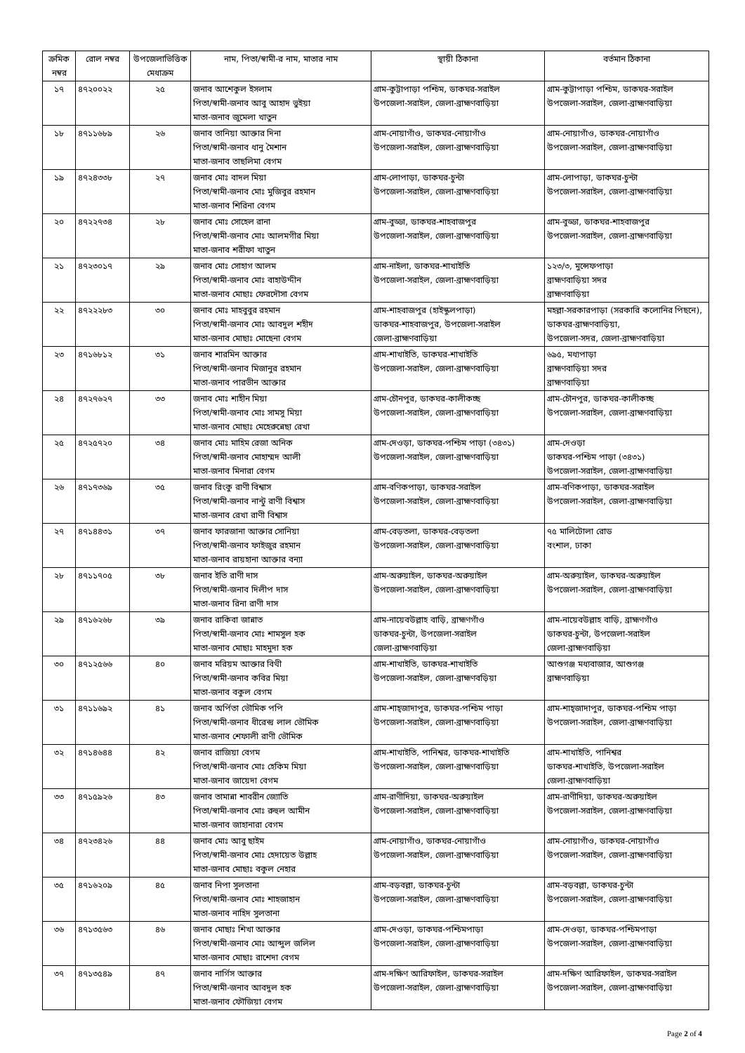| ক্রমিক নম্বর | রোল নম্বর | উপজেলাভিত্তিক মেধাক্রম | নাম, পিতা/স্বামী-র নাম, মাতার নাম | স্থায়ী ঠিকানা | বর্তমান ঠিকানা |
| --- | --- | --- | --- | --- | --- |
| ১৭ | ৪৭২০০২২ | ২৫ | জনাব আশেকুল ইসলাম পিতা/স্বামী-জনাব আবু আহাদ ভুইয়া মাতা-জনাব জুমেলা খাতুন | গ্রাম-কুট্টাপাড়া পশ্চিম, ডাকঘর-সরাইল উপজেলা-সরাইল, জেলা-ব্রাহ্মণবাড়িয়া | গ্রাম-কুট্টাপাড়া পশ্চিম, ডাকঘর-সরাইল উপজেলা-সরাইল, জেলা-ব্রাহ্মণবাড়িয়া |
| ১৮ | ৪৭১১৬৮৯ | ২৬ | জনাব তানিয়া আক্তার দিনা পিতা/স্বামী-জনাব ধানু মৈশান মাতা-জনাব তাছলিমা বেগম | গ্রাম-নোয়াগাঁও, ডাকঘর-নোয়াগাঁও উপজেলা-সরাইল, জেলা-ব্রাহ্মণবাড়িয়া | গ্রাম-নোয়াগাঁও, ডাকঘর-নোয়াগাঁও উপজেলা-সরাইল, জেলা-ব্রাহ্মণবাড়িয়া |
| ১৯ | ৪৭২৪৩৩৮ | ২৭ | জনাব মোঃ বাদল মিয়া পিতা/স্বামী-জনাব মোঃ মুজিবুর রহমান মাতা-জনাব শিরিনা বেগম | গ্রাম-লোপাড়া, ডাকঘর-চুন্টা উপজেলা-সরাইল, জেলা-ব্রাহ্মণবাড়িয়া | গ্রাম-লোপাড়া, ডাকঘর-চুন্টা উপজেলা-সরাইল, জেলা-ব্রাহ্মণবাড়িয়া |
| ২০ | ৪৭২২৭৩৪ | ২৮ | জনাব মোঃ সোহেল রানা পিতা/স্বামী-জনাব মোঃ আলমগীর মিয়া মাতা-জনাব শরীফা খাতুন | গ্রাম-বুড্ডা, ডাকঘর-শাহবাজপুর উপজেলা-সরাইল, জেলা-ব্রাহ্মণবাড়িয়া | গ্রাম-বুড্ডা, ডাকঘর-শাহবাজপুর উপজেলা-সরাইল, জেলা-ব্রাহ্মণবাড়িয়া |
| ২১ | ৪৭২৩০১৭ | ২৯ | জনাব মোঃ সোহাগ আলম পিতা/স্বামী-জনাব মোঃ বাহাউদ্দীন মাতা-জনাব মোছাঃ ফেরদৌসা বেগম | গ্রাম-নাইলা, ডাকঘর-শাখাইতি উপজেলা-সরাইল, জেলা-ব্রাহ্মণবাড়িয়া | ১২৩/৩, মুন্সেফপাড়া ব্রাহ্মণবাড়িয়া সদর ব্রাহ্মণবাড়িয়া |
| ২২ | ৪৭২২২৮৩ | ৩০ | জনাব মোঃ মাহবুবুর রহমান পিতা/স্বামী-জনাব মোঃ আবদুল শহীদ মাতা-জনাব মোছাঃ মোছেনা বেগম | গ্রাম-শাহবাজপুর (হাইস্কুলপাড়া) ডাকঘর-শাহবাজপুর, উপজেলা-সরাইল জেলা-ব্রাহ্মণবাড়িয়া | মহল্লা-সরকারপাড়া (সরকারি কলোনির পিছনে), ডাকঘর-ব্রাহ্মণবাড়িয়া, উপজেলা-সদর, জেলা-ব্রাহ্মণবাড়িয়া |
| ২৩ | ৪৭১৬৮১২ | ৩১ | জনাব শারমিন আক্তার পিতা/স্বামী-জনাব মিজানুর রহমান মাতা-জনাব পারভীন আক্তার | গ্রাম-শাখাইতি, ডাকঘর-শাখাইতি উপজেলা-সরাইল, জেলা-ব্রাহ্মণবাড়িয়া | ৬৯৫, মধ্যপাড়া ব্রাহ্মণবাড়িয়া সদর ব্রাহ্মণবাড়িয়া |
| ২৪ | ৪৭২৭৬২৭ | ৩৩ | জনাব মোঃ শাহীন মিয়া পিতা/স্বামী-জনাব মোঃ সামসু মিয়া মাতা-জনাব মোছাঃ মেহেরুন্নেছা রেখা | গ্রাম-চৌনপুর, ডাকঘর-কালীকচ্ছ উপজেলা-সরাইল, জেলা-ব্রাহ্মণবাড়িয়া | গ্রাম-চৌনপুর, ডাকঘর-কালীকচ্ছ উপজেলা-সরাইল, জেলা-ব্রাহ্মণবাড়িয়া |
| ২৫ | ৪৭২৫৭২০ | ৩৪ | জনাব মোঃ মাহিম রেজা অনিক পিতা/স্বামী-জনাব মোহাম্মদ আলী মাতা-জনাব মিনারা বেগম | গ্রাম-দেওড়া, ডাকঘর-পশ্চিম পাড়া (৩৪৩১) উপজেলা-সরাইল, জেলা-ব্রাহ্মণবাড়িয়া | গ্রাম-দেওড়া ডাকঘর-পশ্চিম পাড়া (৩৪৩১) উপজেলা-সরাইল, জেলা-ব্রাহ্মণবাড়িয়া |
| ২৬ | ৪৭১৭৩৬৯ | ৩৫ | জনাব রিংকু রাণী বিশ্বাস পিতা/স্বামী-জনাব নান্টু রাণী বিশ্বাস মাতা-জনাব রেখা রাণী বিশ্বাস | গ্রাম-বণিকপাড়া, ডাকঘর-সরাইল উপজেলা-সরাইল, জেলা-ব্রাহ্মণবাড়িয়া | গ্রাম-বণিকপাড়া, ডাকঘর-সরাইল উপজেলা-সরাইল, জেলা-ব্রাহ্মণবাড়িয়া |
| ২৭ | ৪৭১৪৪৩১ | ৩৭ | জনাব ফারজানা আক্তার সোনিয়া পিতা/স্বামী-জনাব ফাইজুর রহমান মাতা-জনাব রায়হানা আক্তার বন্যা | গ্রাম-বেড়তলা, ডাকঘর-বেড়তলা উপজেলা-সরাইল, জেলা-ব্রাহ্মণবাড়িয়া | ৭৫ মালিটোলা রোড বংশাল, ঢাকা |
| ২৮ | ৪৭১১৭০৫ | ৩৮ | জনাব ইতি রাণী দাস পিতা/স্বামী-জনাব দিলীপ দাস মাতা-জনাব রিনা রাণী দাস | গ্রাম-অরুয়াইল, ডাকঘর-অরুয়াইল উপজেলা-সরাইল, জেলা-ব্রাহ্মণবাড়িয়া | গ্রাম-অরুয়াইল, ডাকঘর-অরুয়াইল উপজেলা-সরাইল, জেলা-ব্রাহ্মণবাড়িয়া |
| ২৯ | ৪৭১৬২৬৮ | ৩৯ | জনাব রাকিবা জান্নাত পিতা/স্বামী-জনাব মোঃ শামসুল হক মাতা-জনাব মোছাঃ মাহমুদা হক | গ্রাম-নায়েবউল্লাহ বাড়ি, ব্রাহ্মণগাঁও ডাকঘর-চুন্টা, উপজেলা-সরাইল জেলা-ব্রাহ্মণবাড়িয়া | গ্রাম-নায়েবউল্লাহ বাড়ি, ব্রাহ্মণগাঁও ডাকঘর-চুন্টা, উপজেলা-সরাইল জেলা-ব্রাহ্মণবাড়িয়া |
| ৩০ | ৪৭১২৫৬৬ | ৪০ | জনাব মরিয়ম আক্তার বিথী পিতা/স্বামী-জনাব কবির মিয়া মাতা-জনাব বকুল বেগম | গ্রাম-শাখাইতি, ডাকঘর-শাখাইতি উপজেলা-সরাইল, জেলা-ব্রাহ্মণবড়িয়া | আশুগঞ্জ মধ্যবাজার, আশুগঞ্জ ব্রাহ্মণবাড়িয়া |
| ৩১ | ৪৭১১৬৯২ | ৪১ | জনাব অর্পিতা ভৌমিক পপি পিতা/স্বামী-জনাব ধীরেন্দ্র লাল ভৌমিক মাতা-জনাব শেফালী রাণী ভৌমিক | গ্রাম-শাহ্জাদাপুর, ডাকঘর-পশ্চিম পাড়া উপজেলা-সরাইল, জেলা-ব্রাহ্মণবাড়িয়া | গ্রাম-শাহ্জাদাপুর, ডাকঘর-পশ্চিম পাড়া উপজেলা-সরাইল, জেলা-ব্রাহ্মণবাড়িয়া |
| ৩২ | ৪৭১৪৬৪৪ | ৪২ | জনাব রাজিয়া বেগম পিতা/স্বামী-জনাব মোঃ হেকিম মিয়া মাতা-জনাব জায়েদা বেগম | গ্রাম-শাখাইতি, পানিশ্বর, ডাকঘর-শাখাইতি উপজেলা-সরাইল, জেলা-ব্রাহ্মণবাড়িয়া | গ্রাম-শাখাইতি, পানিশ্বর ডাকঘর-শাখাইতি, উপজেলা-সরাইল জেলা-ব্রাহ্মণবাড়িয়া |
| ৩৩ | ৪৭১৫৯২৬ | ৪৩ | জনাব তামান্না শাবরীন জ্যোতি পিতা/স্বামী-জনাব মোঃ রুহুল আমীন মাতা-জনাব জাহানারা বেগম | গ্রাম-রাণীদিয়া, ডাকঘর-অরুয়াইল উপজেলা-সরাইল, জেলা-ব্রাহ্মণবাড়িয়া | গ্রাম-রাণীদিয়া, ডাকঘর-অরুয়াইল উপজেলা-সরাইল, জেলা-ব্রাহ্মণবাড়িয়া |
| ৩৪ | ৪৭২৩৪২৬ | ৪৪ | জনাব মোঃ আবু ছাইম পিতা/স্বামী-জনাব মোঃ হেদায়েত উল্লাহ মাতা-জনাব মোছাঃ বকুল নেহার | গ্রাম-নোয়াগাঁও, ডাকঘর-নোয়াগাঁও উপজেলা-সরাইল, জেলা-ব্রাহ্মণবাড়িয়া | গ্রাম-নোয়াগাঁও, ডাকঘর-নোয়াগাঁও উপজেলা-সরাইল, জেলা-ব্রাহ্মণবাড়িয়া |
| ৩৫ | ৪৭১৬২০৯ | ৪৫ | জনাব নিপা সুলতানা পিতা/স্বামী-জনাব মোঃ শাহজাহান মাতা-জনাব নাহিদ সুলতানা | গ্রাম-বড়বল্লা, ডাকঘর-চুন্টা উপজেলা-সরাইল, জেলা-ব্রাহ্মণবাড়িয়া | গ্রাম-বড়বল্লা, ডাকঘর-চুন্টা উপজেলা-সরাইল, জেলা-ব্রাহ্মণবাড়িয়া |
| ৩৬ | ৪৭১৩৫৬৩ | ৪৬ | জনাব মোছাঃ শিখা আক্তার পিতা/স্বামী-জনাব মোঃ আব্দুল জলিল মাতা-জনাব মোছাঃ রাশেদা বেগম | গ্রাম-দেওড়া, ডাকঘর-পশ্চিমপাড়া উপজেলা-সরাইল, জেলা-ব্রাহ্মণবাড়িয়া | গ্রাম-দেওড়া, ডাকঘর-পশ্চিমপাড়া উপজেলা-সরাইল, জেলা-ব্রাহ্মণবাড়িয়া |
| ৩৭ | ৪৭১৩৫৪৯ | ৪৭ | জনাব নার্গিস আক্তার পিতা/স্বামী-জনাব আবদুল হক মাতা-জনাব ফৌজিয়া বেগম | গ্রাম-দক্ষিণ আরিফাইল, ডাকঘর-সরাইল উপজেলা-সরাইল, জেলা-ব্রাহ্মণবাড়িয়া | গ্রাম-দক্ষিণ আরিফাইল, ডাকঘর-সরাইল উপজেলা-সরাইল, জেলা-ব্রাহ্মণবাড়িয়া |
Page 2 of 4